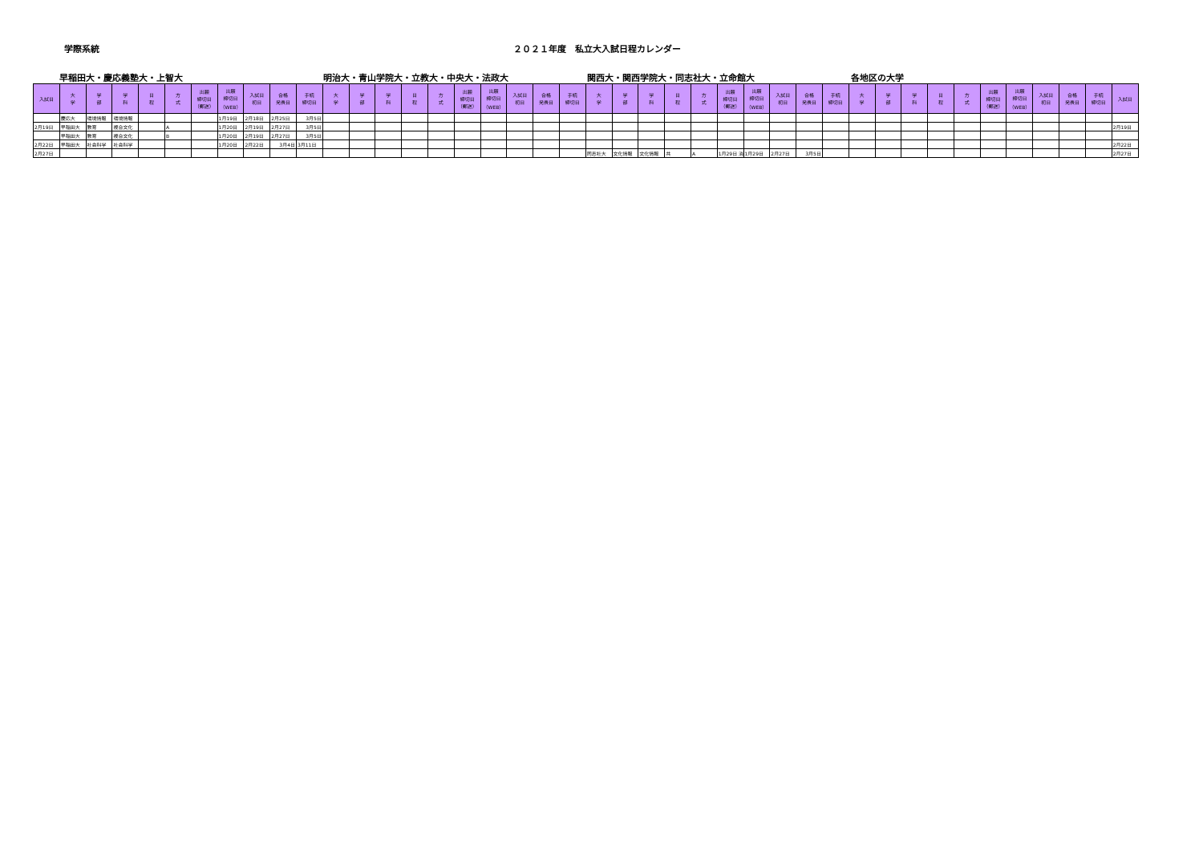学際系統 ２０２１年度　私立大入試日程カレンダー
早稲田大・慶応義塾大・上智大 明治大・青山学院大・立教大・中央大・法政大 関西大・関西学院大・同志社大・立命館大 各地区の大学
| 入試日 | 大 学 | 学 部 | 学 科 | 日 程 | 方 式 | 出願 締切日 （郵送） | 出願 締切日 （WEB） | 入試日 初日 | 合格 発表日 | 手続 締切日 | 大 学 | 学 部 | 学 科 | 日 程 | 方 式 | 出願 締切日 （郵送） | 出願 締切日 （WEB） | 入試日 初日 | 合格 発表日 | 手続 締切日 | 大 学 | 学 部 | 学 科 | 日 程 | 方 式 | 出願 締切日 （郵送） | 出願 締切日 （WEB） | 入試日 初日 | 合格 発表日 | 手続 締切日 | 大 学 | 学 部 | 学 科 | 日 程 | 方 式 | 出願 締切日 （郵送） | 出願 締切日 （WEB） | 入試日 初日 | 合格 発表日 | 手続 締切日 | 入試日 |
| --- | --- | --- | --- | --- | --- | --- | --- | --- | --- | --- | --- | --- | --- | --- | --- | --- | --- | --- | --- | --- | --- | --- | --- | --- | --- | --- | --- | --- | --- | --- | --- | --- | --- | --- | --- | --- | --- | --- | --- | --- | --- |
| | 慶応大 | 環境情報 | 環境情報 | | | | 1月19日 | 2月18日 | 2月25日 | 3月5日 | | | | | | | | | | | | | | | | | | | | | | | | | | | | | | | |
| 2月19日 | 早稲田大 | 教育 | 複合文化 | | A | | 1月20日 | 2月19日 | 2月27日 | 3月5日 | | | | | | | | | | | | | | | | | | | | | | | | | | | | | | | 2月19日 |
| | 早稲田大 | 教育 | 複合文化 | | B | | 1月20日 | 2月19日 | 2月27日 | 3月5日 | | | | | | | | | | | | | | | | | | | | | | | | | | | | | | | |
| 2月22日 | 早稲田大 | 社会科学 | 社会科学 | | | | 1月20日 | 2月22日 | 3月4日 | 3月11日 | | | | | | | | | | | | | | | | | | | | | | | | | | | | | | | 2月22日 |
| 2月27日 | | | | | | | | | | | | | | | | | | | | | 同志社大 | 文化情報 | 文化情報 | 共 | A | 1月29日 消 | 1月29日 | 2月27日 | 3月5日 | | | | | | | | | | | | 2月27日 |